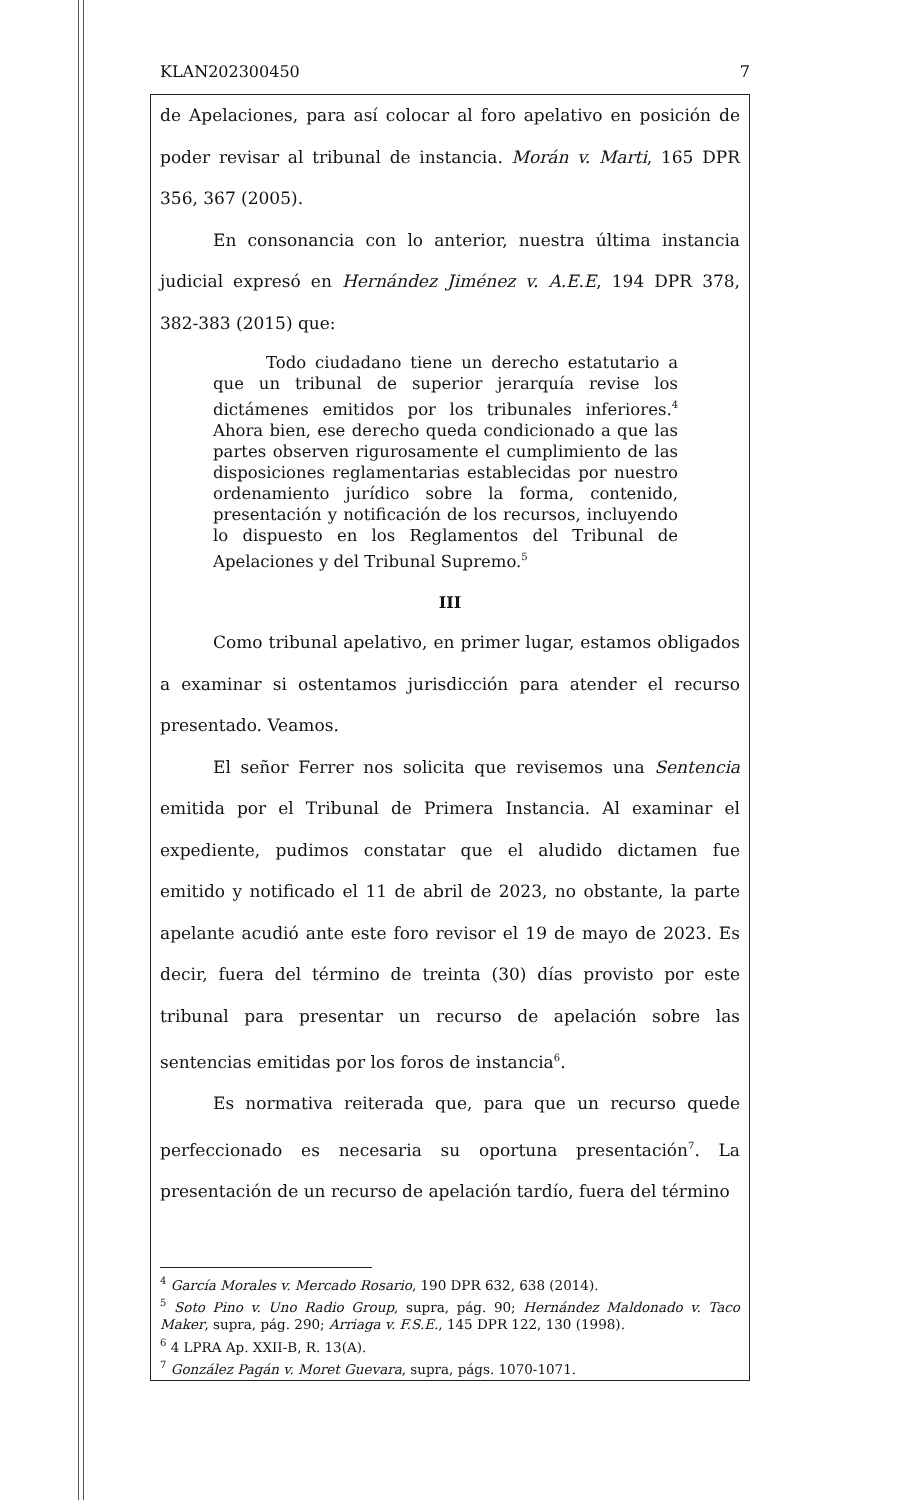KLAN202300450 7
de Apelaciones, para así colocar al foro apelativo en posición de poder revisar al tribunal de instancia. Morán v. Marti, 165 DPR 356, 367 (2005).
En consonancia con lo anterior, nuestra última instancia judicial expresó en Hernández Jiménez v. A.E.E, 194 DPR 378, 382-383 (2015) que:
Todo ciudadano tiene un derecho estatutario a que un tribunal de superior jerarquía revise los dictámenes emitidos por los tribunales inferiores.<sup>4</sup> Ahora bien, ese derecho queda condicionado a que las partes observen rigurosamente el cumplimiento de las disposiciones reglamentarias establecidas por nuestro ordenamiento jurídico sobre la forma, contenido, presentación y notificación de los recursos, incluyendo lo dispuesto en los Reglamentos del Tribunal de Apelaciones y del Tribunal Supremo.<sup>5</sup>
III
Como tribunal apelativo, en primer lugar, estamos obligados a examinar si ostentamos jurisdicción para atender el recurso presentado. Veamos.
El señor Ferrer nos solicita que revisemos una Sentencia emitida por el Tribunal de Primera Instancia. Al examinar el expediente, pudimos constatar que el aludido dictamen fue emitido y notificado el 11 de abril de 2023, no obstante, la parte apelante acudió ante este foro revisor el 19 de mayo de 2023. Es decir, fuera del término de treinta (30) días provisto por este tribunal para presentar un recurso de apelación sobre las sentencias emitidas por los foros de instancia<sup>6</sup>.
Es normativa reiterada que, para que un recurso quede perfeccionado es necesaria su oportuna presentación<sup>7</sup>. La presentación de un recurso de apelación tardío, fuera del término
<sup>4</sup> García Morales v. Mercado Rosario, 190 DPR 632, 638 (2014).
<sup>5</sup> Soto Pino v. Uno Radio Group, supra, pág. 90; Hernández Maldonado v. Taco Maker, supra, pág. 290; Arriaga v. F.S.E., 145 DPR 122, 130 (1998).
<sup>6</sup> 4 LPRA Ap. XXII-B, R. 13(A).
<sup>7</sup> González Pagán v. Moret Guevara, supra, págs. 1070-1071.